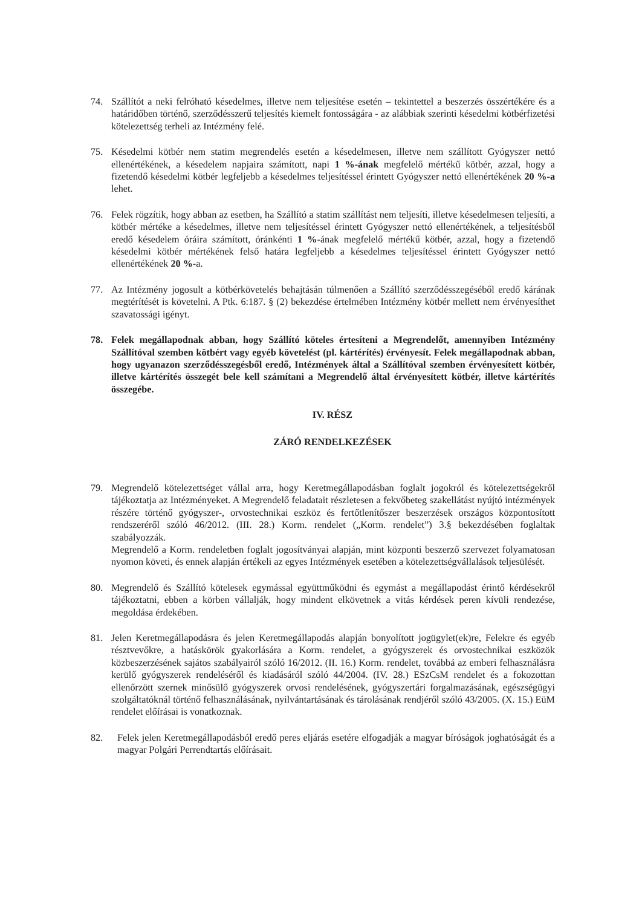74. Szállítót a neki felróható késedelmes, illetve nem teljesítése esetén – tekintettel a beszerzés összértékére és a határidőben történő, szerződésszerű teljesítés kiemelt fontosságára - az alábbiak szerinti késedelmi kötbérfizetési kötelezettség terheli az Intézmény felé.
75. Késedelmi kötbér nem statim megrendelés esetén a késedelmesen, illetve nem szállított Gyógyszer nettó ellenértékének, a késedelem napjaira számított, napi 1 %-ának megfelelő mértékű kötbér, azzal, hogy a fizetendő késedelmi kötbér legfeljebb a késedelmes teljesítéssel érintett Gyógyszer nettó ellenértékének 20 %-a lehet.
76. Felek rögzítik, hogy abban az esetben, ha Szállító a statim szállítást nem teljesíti, illetve késedelmesen teljesíti, a kötbér mértéke a késedelmes, illetve nem teljesítéssel érintett Gyógyszer nettó ellenértékének, a teljesítésből eredő késedelem óráira számított, óránkénti 1 %-ának megfelelő mértékű kötbér, azzal, hogy a fizetendő késedelmi kötbér mértékének felső határa legfeljebb a késedelmes teljesítéssel érintett Gyógyszer nettó ellenértékének 20 %-a.
77. Az Intézmény jogosult a kötbérkövetelés behajtásán túlmenően a Szállító szerződésszegéséből eredő kárának megtérítését is követelni. A Ptk. 6:187. § (2) bekezdése értelmében Intézmény kötbér mellett nem érvényesíthet szavatossági igényt.
78. Felek megállapodnak abban, hogy Szállító köteles értesíteni a Megrendelőt, amennyiben Intézmény Szállítóval szemben kötbért vagy egyéb követelést (pl. kártérítés) érvényesít. Felek megállapodnak abban, hogy ugyanazon szerződésszegésből eredő, Intézmények által a Szállítóval szemben érvényesített kötbér, illetve kártérítés összegét bele kell számítani a Megrendelő által érvényesített kötbér, illetve kártérítés összegébe.
IV. RÉSZ
ZÁRÓ RENDELKEZÉSEK
79. Megrendelő kötelezettséget vállal arra, hogy Keretmegállapodásban foglalt jogokról és kötelezettségekről tájékoztatja az Intézményeket. A Megrendelő feladatait részletesen a fekvőbeteg szakellátást nyújtó intézmények részére történő gyógyszer-, orvostechnikai eszköz és fertőtlenítőszer beszerzések országos központosított rendszeréről szóló 46/2012. (III. 28.) Korm. rendelet („Korm. rendelet”) 3.§ bekezdésében foglaltak szabályozzák.
Megrendelő a Korm. rendeletben foglalt jogosítványai alapján, mint központi beszerző szervezet folyamatosan nyomon követi, és ennek alapján értékeli az egyes Intézmények esetében a kötelezettségvállalások teljesülését.
80. Megrendelő és Szállító kötelesek egymással együttműködni és egymást a megállapodást érintő kérdésekről tájékoztatni, ebben a körben vállalják, hogy mindent elkövetnek a vitás kérdések peren kívüli rendezése, megoldása érdekében.
81. Jelen Keretmegállapodásra és jelen Keretmegállapodás alapján bonyolított jogügylet(ek)re, Felekre és egyéb résztvevőkre, a hatáskörök gyakorlására a Korm. rendelet, a gyógyszerek és orvostechnikai eszközök közbeszerzésének sajátos szabályairól szóló 16/2012. (II. 16.) Korm. rendelet, továbbá az emberi felhasználásra kerülő gyógyszerek rendeléséről és kiadásáról szóló 44/2004. (IV. 28.) ESzCsM rendelet és a fokozottan ellenőrzött szernek minősülő gyógyszerek orvosi rendelésének, gyógyszertári forgalmazásának, egészségügyi szolgáltatóknál történő felhasználásának, nyilvántartásának és tárolásának rendjéről szóló 43/2005. (X. 15.) EüM rendelet előírásai is vonatkoznak.
82. Felek jelen Keretmegállapodásból eredő peres eljárás esetére elfogadják a magyar bíróságok joghatóságát és a magyar Polgári Perrendtartás előírásait.